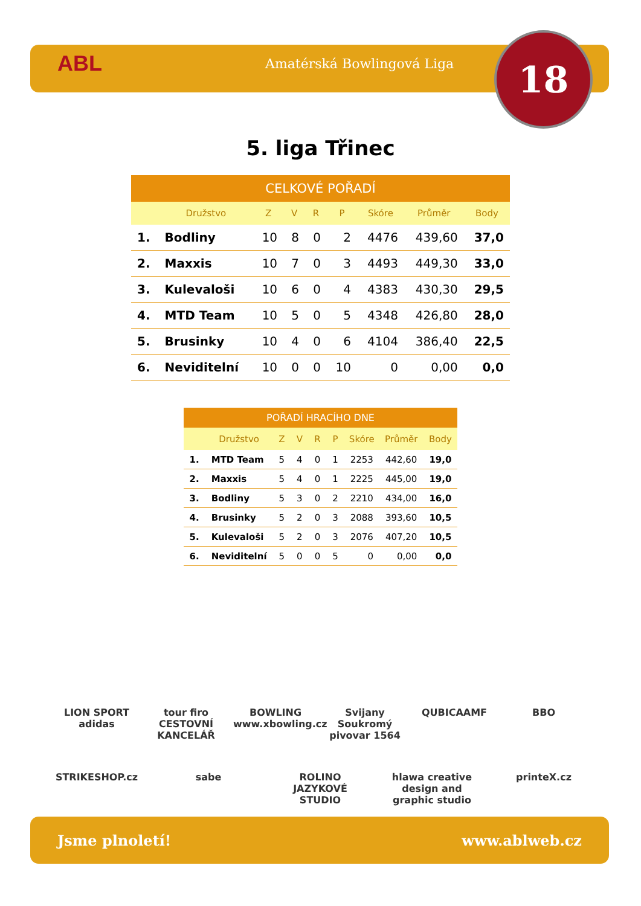ABL
Amatérská Bowlingová Liga
18
5. liga Třinec
| CELKOVÉ POŘADÍ | | | | | | | | |
| --- | --- | --- | --- | --- | --- | --- | --- | --- |
| | Družstvo | Z | V | R | P | Skóre | Průměr | Body |
| 1. | Bodliny | 10 | 8 | 0 | 2 | 4476 | 439,60 | 37,0 |
| 2. | Maxxis | 10 | 7 | 0 | 3 | 4493 | 449,30 | 33,0 |
| 3. | Kulevaloši | 10 | 6 | 0 | 4 | 4383 | 430,30 | 29,5 |
| 4. | MTD Team | 10 | 5 | 0 | 5 | 4348 | 426,80 | 28,0 |
| 5. | Brusinky | 10 | 4 | 0 | 6 | 4104 | 386,40 | 22,5 |
| 6. | Neviditelní | 10 | 0 | 0 | 10 | 0 | 0,00 | 0,0 |
| POŘADÍ HRACÍHO DNE | | | | | | | | |
| --- | --- | --- | --- | --- | --- | --- | --- | --- |
| | Družstvo | Z | V | R | P | Skóre | Průměr | Body |
| 1. | MTD Team | 5 | 4 | 0 | 1 | 2253 | 442,60 | 19,0 |
| 2. | Maxxis | 5 | 4 | 0 | 1 | 2225 | 445,00 | 19,0 |
| 3. | Bodliny | 5 | 3 | 0 | 2 | 2210 | 434,00 | 16,0 |
| 4. | Brusinky | 5 | 2 | 0 | 3 | 2088 | 393,60 | 10,5 |
| 5. | Kulevaloši | 5 | 2 | 0 | 3 | 2076 | 407,20 | 10,5 |
| 6. | Neviditelní | 5 | 0 | 0 | 5 | 0 | 0,00 | 0,0 |
LION SPORT adidas tour firo CESTOVNÍ KANCELÁŘ BOWLING www.xbowling.cz Svijany Soukromý pivovar 1564 QUBICAAMF BBO STRIKESHOP.cz sabe ROLINO JAZYKOVÉ STUDIO hlawa creative design and graphic studio printeX.cz
Jsme plnoletí! www.ablweb.cz